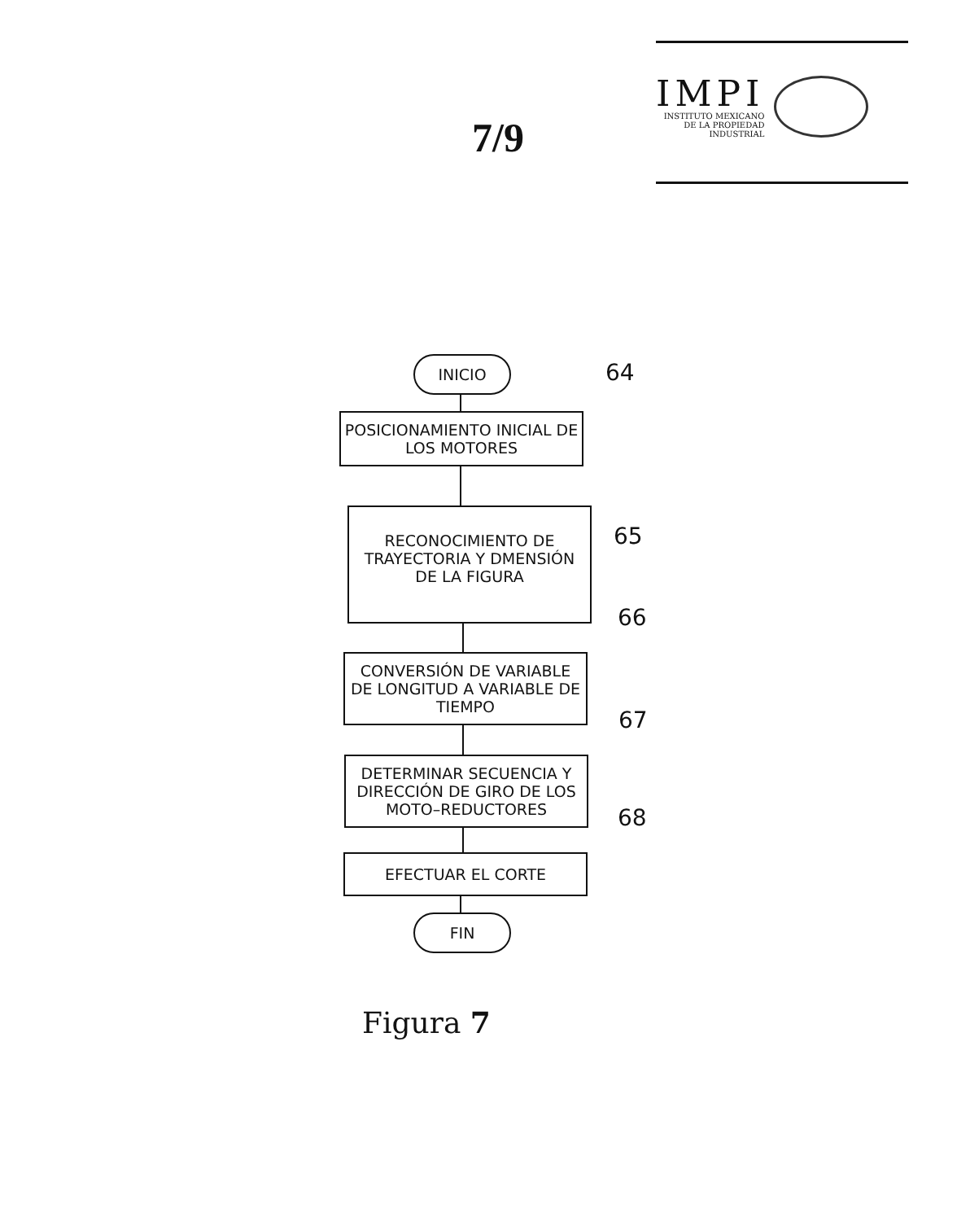IMPI
INSTITUTO MEXICANO
DE LA PROPIEDAD
INDUSTRIAL
7/9
INICIO
POSICIONAMIENTO INICIAL DE LOS MOTORES
64
RECONOCIMIENTO DE TRAYECTORIA Y DMENSIÓN DE LA FIGURA 65
CONVERSIÓN DE VARIABLE DE LONGITUD A VARIABLE DE TIEMPO
66
DETERMINAR SECUENCIA Y DIRECCIÓN DE GIRO DE LOS MOTO–REDUCTORES
67
EFECTUAR EL CORTE
68
FIN
Figura 7